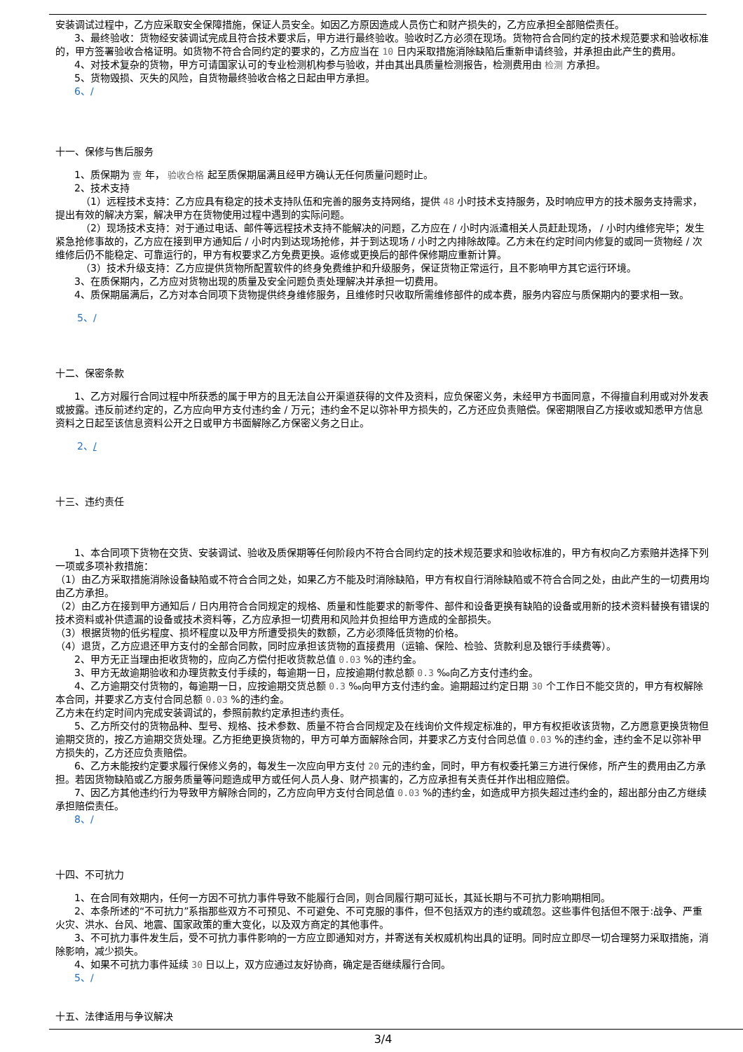安装调试过程中，乙方应采取安全保障措施，保证人员安全。如因乙方原因造成人员伤亡和财产损失的，乙方应承担全部赔偿责任。
3、最终验收：货物经安装调试完成且符合技术要求后，甲方进行最终验收。验收时乙方必须在现场。货物符合合同约定的技术规范要求和验收标准的，甲方签署验收合格证明。如货物不符合合同约定的要求的，乙方应当在 10 日内采取措施消除缺陷后重新申请终验，并承担由此产生的费用。
4、对技术复杂的货物，甲方可请国家认可的专业检测机构参与验收，并由其出具质量检测报告，检测费用由 检测 方承担。
5、货物毁损、灭失的风险，自货物最终验收合格之日起由甲方承担。
6、/
十一、保修与售后服务
1、质保期为 壹 年， 验收合格 起至质保期届满且经甲方确认无任何质量问题时止。
2、技术支持
（1）远程技术支持：乙方应具有稳定的技术支持队伍和完善的服务支持网络，提供 48 小时技术支持服务，及时响应甲方的技术服务支持需求，提出有效的解决方案，解决甲方在货物使用过程中遇到的实际问题。
（2）现场技术支持：对于通过电话、邮件等远程技术支持不能解决的问题，乙方应在 / 小时内派遣相关人员赶赴现场， / 小时内维修完毕；发生紧急抢修事故的，乙方应在接到甲方通知后 / 小时内到达现场抢修，并于到达现场 / 小时之内排除故障。乙方未在约定时间内修复的或同一货物经 / 次维修后仍不能稳定、可靠运行的，甲方有权要求乙方免费更换。返修或更换后的部件保修期应重新计算。
（3）技术升级支持：乙方应提供货物所配置软件的终身免费维护和升级服务，保证货物正常运行，且不影响甲方其它运行环境。
3、在质保期内，乙方应对货物出现的质量及安全问题负责处理解决并承担一切费用。
4、质保期届满后，乙方对本合同项下货物提供终身维修服务，且维修时只收取所需维修部件的成本费，服务内容应与质保期内的要求相一致。
5、/
十二、保密条款
1、乙方对履行合同过程中所获悉的属于甲方的且无法自公开渠道获得的文件及资料，应负保密义务，未经甲方书面同意，不得擅自利用或对外发表或披露。违反前述约定的，乙方应向甲方支付违约金 / 万元；违约金不足以弥补甲方损失的，乙方还应负责赔偿。保密期限自乙方接收或知悉甲方信息资料之日起至该信息资料公开之日或甲方书面解除乙方保密义务之日止。
2、/
十三、违约责任
1、本合同项下货物在交货、安装调试、验收及质保期等任何阶段内不符合合同约定的技术规范要求和验收标准的，甲方有权向乙方索赔并选择下列一项或多项补救措施：
（1）由乙方采取措施消除设备缺陷或不符合合同之处，如果乙方不能及时消除缺陷，甲方有权自行消除缺陷或不符合合同之处，由此产生的一切费用均由乙方承担。
（2）由乙方在接到甲方通知后 / 日内用符合合同规定的规格、质量和性能要求的新零件、部件和设备更换有缺陷的设备或用新的技术资料替换有错误的技术资料或补供遗漏的设备或技术资料等，乙方应承担一切费用和风险并负担给甲方造成的全部损失。
（3）根据货物的低劣程度、损坏程度以及甲方所遭受损失的数额，乙方必须降低货物的价格。
（4）退货，乙方应退还甲方支付的全部合同款，同时应承担该货物的直接费用（运输、保险、检验、货款利息及银行手续费等）。
2、甲方无正当理由拒收货物的，应向乙方偿付拒收货款总值 0.03 %的违约金。
3、甲方无故逾期验收和办理货款支付手续的，每逾期一日，应按逾期付款总额 0.3 ‰向乙方支付违约金。
4、乙方逾期交付货物的，每逾期一日，应按逾期交货总额 0.3 ‰向甲方支付违约金。逾期超过约定日期 30 个工作日不能交货的，甲方有权解除本合同，并要求乙方支付合同总额 0.03 %的违约金。
乙方未在约定时间内完成安装调试的，参照前款约定承担违约责任。
5、乙方所交付的货物品种、型号、规格、技术参数、质量不符合合同规定及在线询价文件规定标准的，甲方有权拒收该货物，乙方愿意更换货物但逾期交货的，按乙方逾期交货处理。乙方拒绝更换货物的，甲方可单方面解除合同，并要求乙方支付合同总值 0.03 %的违约金，违约金不足以弥补甲方损失的，乙方还应负责赔偿。
6、乙方未能按约定要求履行保修义务的，每发生一次应向甲方支付 20 元的违约金，同时，甲方有权委托第三方进行保修，所产生的费用由乙方承担。若因货物缺陷或乙方服务质量等问题造成甲方或任何人员人身、财产损害的，乙方应承担有关责任并作出相应赔偿。
7、因乙方其他违约行为导致甲方解除合同的，乙方应向甲方支付合同总值 0.03 %的违约金，如造成甲方损失超过违约金的，超出部分由乙方继续承担赔偿责任。
8、/
十四、不可抗力
1、在合同有效期内，任何一方因不可抗力事件导致不能履行合同，则合同履行期可延长，其延长期与不可抗力影响期相同。
2、本条所述的“不可抗力”系指那些双方不可预见、不可避免、不可克服的事件，但不包括双方的违约或疏忽。这些事件包括但不限于:战争、严重火灾、洪水、台风、地震、国家政策的重大变化，以及双方商定的其他事件。
3、不可抗力事件发生后，受不可抗力事件影响的一方应立即通知对方，并寄送有关权威机构出具的证明。同时应立即尽一切合理努力采取措施，消除影响，减少损失。
4、如果不可抗力事件延续 30 日以上，双方应通过友好协商，确定是否继续履行合同。
5、/
十五、法律适用与争议解决
3/4